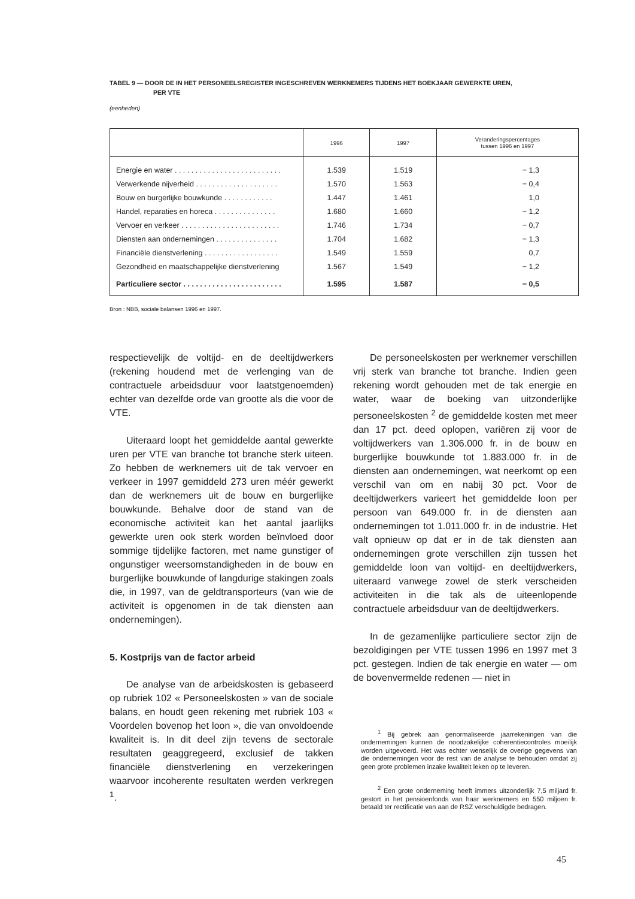TABEL 9 — DOOR DE IN HET PERSONEELSREGISTER INGESCHREVEN WERKNEMERS TIJDENS HET BOEKJAAR GEWERKTE UREN,
PER VTE
(eenheden)
| | 1996 | 1997 | Veranderingspercentages tussen 1996 en 1997 |
| --- | --- | --- | --- |
| Energie en water . . . . . . . . . . . . . . . . . . . . . . . . . . | 1.539 | 1.519 | − 1,3 |
| Verwerkende nijverheid . . . . . . . . . . . . . . . . . . . . | 1.570 | 1.563 | − 0,4 |
| Bouw en burgerlijke bouwkunde . . . . . . . . . . . . | 1.447 | 1.461 | 1,0 |
| Handel, reparaties en horeca . . . . . . . . . . . . . . . | 1.680 | 1.660 | − 1,2 |
| Vervoer en verkeer . . . . . . . . . . . . . . . . . . . . . . . . | 1.746 | 1.734 | − 0,7 |
| Diensten aan ondernemingen . . . . . . . . . . . . . . . | 1.704 | 1.682 | − 1,3 |
| Financiële dienstverlening . . . . . . . . . . . . . . . . . . | 1.549 | 1.559 | 0,7 |
| Gezondheid en maatschappelijke dienstverlening | 1.567 | 1.549 | − 1,2 |
| Particuliere sector . . . . . . . . . . . . . . . . . . . . . . . . | 1.595 | 1.587 | − 0,5 |
Bron : NBB, sociale balansen 1996 en 1997.
respectievelijk de voltijd- en de deeltijdwerkers (rekening houdend met de verlenging van de contractuele arbeidsduur voor laatstgenoemden) echter van dezelfde orde van grootte als die voor de VTE.
Uiteraard loopt het gemiddelde aantal gewerkte uren per VTE van branche tot branche sterk uiteen. Zo hebben de werknemers uit de tak vervoer en verkeer in 1997 gemiddeld 273 uren méér gewerkt dan de werknemers uit de bouw en burgerlijke bouwkunde. Behalve door de stand van de economische activiteit kan het aantal jaarlijks gewerkte uren ook sterk worden beïnvloed door sommige tijdelijke factoren, met name gunstiger of ongunstiger weersomstandigheden in de bouw en burgerlijke bouwkunde of langdurige stakingen zoals die, in 1997, van de geldtransporteurs (van wie de activiteit is opgenomen in de tak diensten aan ondernemingen).
5. Kostprijs van de factor arbeid
De analyse van de arbeidskosten is gebaseerd op rubriek 102 « Personeelskosten » van de sociale balans, en houdt geen rekening met rubriek 103 « Voordelen bovenop het loon », die van onvoldoende kwaliteit is. In dit deel zijn tevens de sectorale resultaten geaggregeerd, exclusief de takken financiële dienstverlening en verzekeringen waarvoor incoherente resultaten werden verkregen <sup>1</sup>.
De personeelskosten per werknemer verschillen vrij sterk van branche tot branche. Indien geen rekening wordt gehouden met de tak energie en water, waar de boeking van uitzonderlijke personeelskosten <sup>2</sup> de gemiddelde kosten met meer dan 17 pct. deed oplopen, variëren zij voor de voltijdwerkers van 1.306.000 fr. in de bouw en burgerlijke bouwkunde tot 1.883.000 fr. in de diensten aan ondernemingen, wat neerkomt op een verschil van om en nabij 30 pct. Voor de deeltijdwerkers varieert het gemiddelde loon per persoon van 649.000 fr. in de diensten aan ondernemingen tot 1.011.000 fr. in de industrie. Het valt opnieuw op dat er in de tak diensten aan ondernemingen grote verschillen zijn tussen het gemiddelde loon van voltijd- en deeltijdwerkers, uiteraard vanwege zowel de sterk verscheiden activiteiten in die tak als de uiteenlopende contractuele arbeidsduur van de deeltijdwerkers.
In de gezamenlijke particuliere sector zijn de bezoldigingen per VTE tussen 1996 en 1997 met 3 pct. gestegen. Indien de tak energie en water — om de bovenvermelde redenen — niet in
<sup>1</sup> Bij gebrek aan genormaliseerde jaarrekeningen van die ondernemingen kunnen de noodzakelijke coherentiecontroles moeilijk worden uitgevoerd. Het was echter wenselijk de overige gegevens van die ondernemingen voor de rest van de analyse te behouden omdat zij geen grote problemen inzake kwaliteit leken op te leveren.
<sup>2</sup> Een grote onderneming heeft immers uitzonderlijk 7,5 miljard fr. gestort in het pensioenfonds van haar werknemers en 550 miljoen fr. betaald ter rectificatie van aan de RSZ verschuldigde bedragen.
45